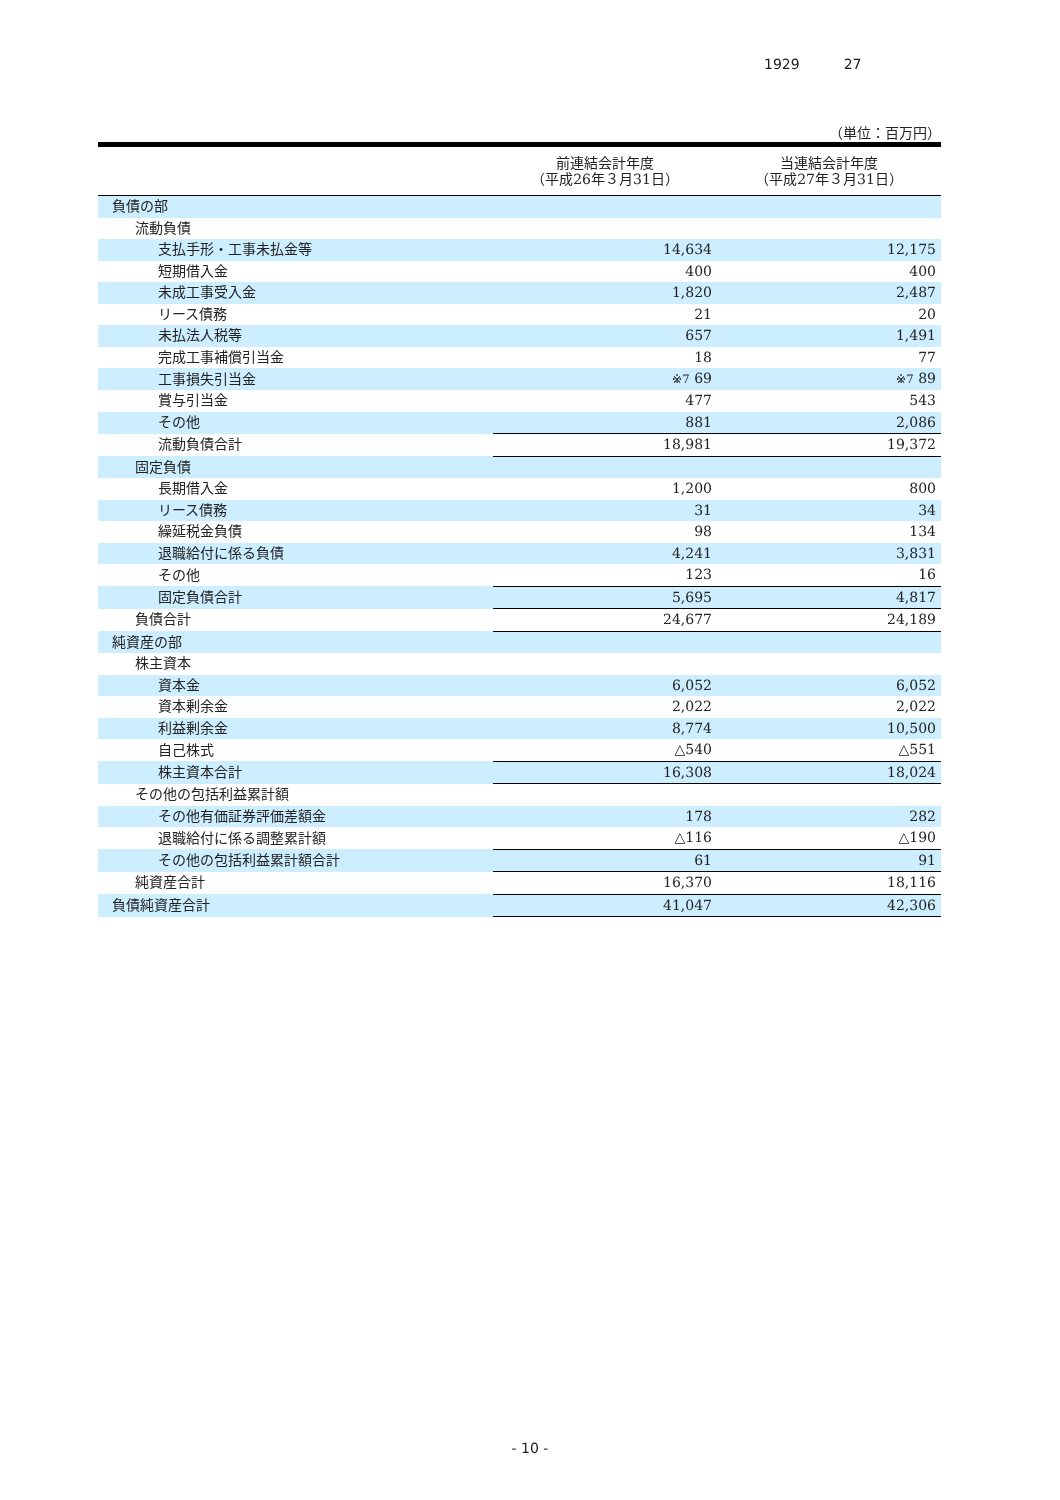1929 27
（単位：百万円）
| | 前連結会計年度 （平成26年３月31日） | 当連結会計年度 （平成27年３月31日） |
| --- | --- | --- |
| 負債の部 | | |
| 流動負債 | | |
| 支払手形・工事未払金等 | 14,634 | 12,175 |
| 短期借入金 | 400 | 400 |
| 未成工事受入金 | 1,820 | 2,487 |
| リース債務 | 21 | 20 |
| 未払法人税等 | 657 | 1,491 |
| 完成工事補償引当金 | 18 | 77 |
| 工事損失引当金 | ※7 69 | ※7 89 |
| 賞与引当金 | 477 | 543 |
| その他 | 881 | 2,086 |
| 流動負債合計 | 18,981 | 19,372 |
| 固定負債 | | |
| 長期借入金 | 1,200 | 800 |
| リース債務 | 31 | 34 |
| 繰延税金負債 | 98 | 134 |
| 退職給付に係る負債 | 4,241 | 3,831 |
| その他 | 123 | 16 |
| 固定負債合計 | 5,695 | 4,817 |
| 負債合計 | 24,677 | 24,189 |
| 純資産の部 | | |
| 株主資本 | | |
| 資本金 | 6,052 | 6,052 |
| 資本剰余金 | 2,022 | 2,022 |
| 利益剰余金 | 8,774 | 10,500 |
| 自己株式 | △540 | △551 |
| 株主資本合計 | 16,308 | 18,024 |
| その他の包括利益累計額 | | |
| その他有価証券評価差額金 | 178 | 282 |
| 退職給付に係る調整累計額 | △116 | △190 |
| その他の包括利益累計額合計 | 61 | 91 |
| 純資産合計 | 16,370 | 18,116 |
| 負債純資産合計 | 41,047 | 42,306 |
- 10 -